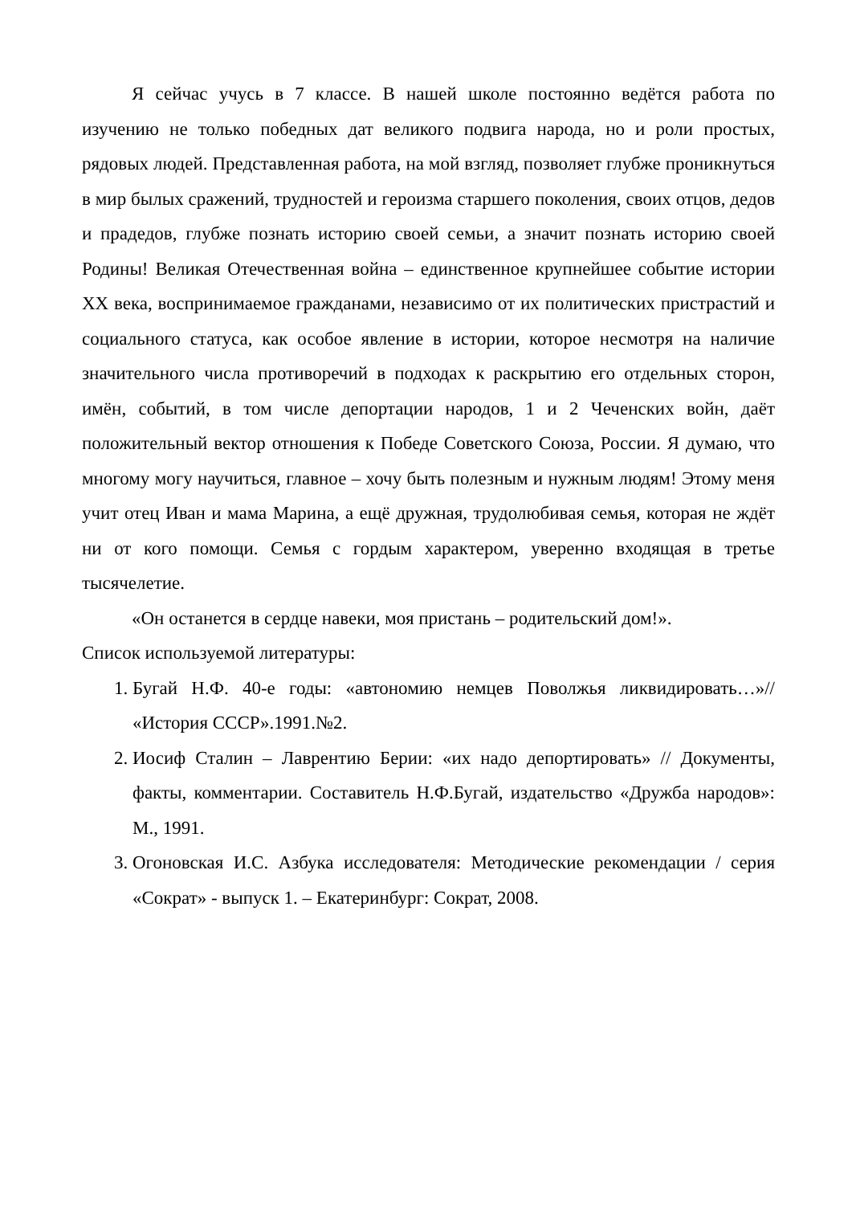Я сейчас учусь в 7 классе. В нашей школе постоянно ведётся работа по изучению не только победных дат великого подвига народа, но и роли простых, рядовых людей. Представленная работа, на мой взгляд, позволяет глубже проникнуться в мир былых сражений, трудностей и героизма старшего поколения, своих отцов, дедов и прадедов, глубже познать историю своей семьи, а значит познать историю своей Родины! Великая Отечественная война – единственное крупнейшее событие истории XX века, воспринимаемое гражданами, независимо от их политических пристрастий и социального статуса, как особое явление в истории, которое несмотря на наличие значительного числа противоречий в подходах к раскрытию его отдельных сторон, имён, событий, в том числе депортации народов, 1 и 2 Чеченских войн, даёт положительный вектор отношения к Победе Советского Союза, России. Я думаю, что многому могу научиться, главное – хочу быть полезным и нужным людям! Этому меня учит отец Иван и мама Марина, а ещё дружная, трудолюбивая семья, которая не ждёт ни от кого помощи. Семья с гордым характером, уверенно входящая в третье тысячелетие.
«Он останется в сердце навеки, моя пристань – родительский дом!».
Список используемой литературы:
1. Бугай Н.Ф. 40-е годы: «автономию немцев Поволжья ликвидировать…»// «История СССР».1991.№2.
2. Иосиф Сталин – Лаврентию Берии: «их надо депортировать» // Документы, факты, комментарии. Составитель Н.Ф.Бугай, издательство «Дружба народов»: М., 1991.
3. Огоновская И.С. Азбука исследователя: Методические рекомендации / серия «Сократ» - выпуск 1. – Екатеринбург: Сократ, 2008.